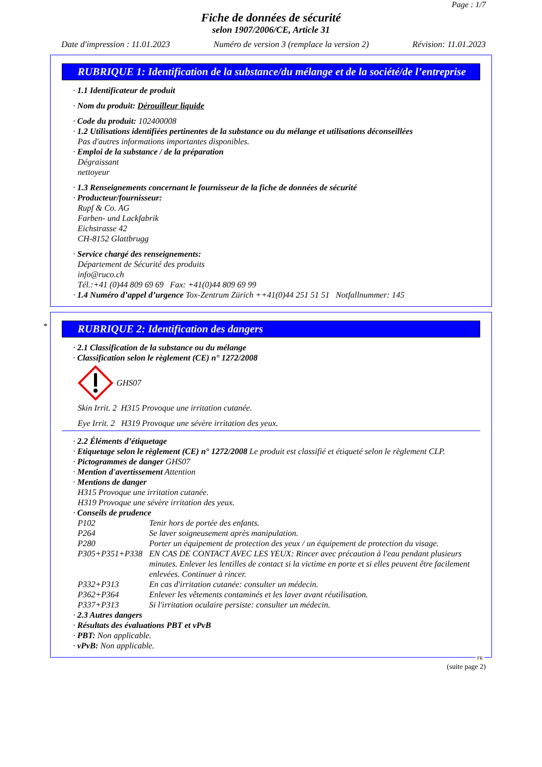Page : 1/7
Fiche de données de sécurité
selon 1907/2006/CE, Article 31
Date d'impression : 11.01.2023 Numéro de version 3 (remplace la version 2) Révision: 11.01.2023
RUBRIQUE 1: Identification de la substance/du mélange et de la société/de l’entreprise
· 1.1 Identificateur de produit
· Nom du produit: Dérouilleur liquide
· Code du produit: 102400008
· 1.2 Utilisations identifiées pertinentes de la substance ou du mélange et utilisations déconseillées
Pas d'autres informations importantes disponibles.
· Emploi de la substance / de la préparation
Dégraissant
nettoyeur
· 1.3 Renseignements concernant le fournisseur de la fiche de données de sécurité
· Producteur/fournisseur:
Rupf & Co. AG
Farben- und Lackfabrik
Eichstrasse 42
CH-8152 Glattbrugg
· Service chargé des renseignements:
Département de Sécurité des produits
info@ruco.ch
Tél.:+41 (0)44 809 69 69 Fax: +41(0)44 809 69 99
· 1.4 Numéro d’appel d’urgence Tox-Zentrum Zürich ++41(0)44 251 51 51 Notfallnummer: 145
*
RUBRIQUE 2: Identification des dangers
· 2.1 Classification de la substance ou du mélange
· Classification selon le règlement (CE) n° 1272/2008
GHS07
Skin Irrit. 2 H315 Provoque une irritation cutanée.
Eye Irrit. 2 H319 Provoque une sévère irritation des yeux.
· 2.2 Éléments d’étiquetage
· Etiquetage selon le règlement (CE) n° 1272/2008 Le produit est classifié et étiqueté selon le règlement CLP.
· Pictogrammes de danger GHS07
· Mention d'avertissement Attention
· Mentions de danger
H315 Provoque une irritation cutanée.
H319 Provoque une sévère irritation des yeux.
· Conseils de prudence
P102 Tenir hors de portée des enfants. P264 Se laver soigneusement après manipulation. P280 Porter un équipement de protection des yeux / un équipement de protection du visage. P305+P351+P338 EN CAS DE CONTACT AVEC LES YEUX: Rincer avec précaution à l'eau pendant plusieurs minutes. Enlever les lentilles de contact si la victime en porte et si elles peuvent être facilement enlevées. Continuer à rincer. P332+P313 En cas d'irritation cutanée: consulter un médecin. P362+P364 Enlever les vêtements contaminés et les laver avant réutilisation. P337+P313 Si l'irritation oculaire persiste: consulter un médecin.
· 2.3 Autres dangers
· Résultats des évaluations PBT et vPvB
· PBT: Non applicable.
· vPvB: Non applicable.
FR
(suite page 2)